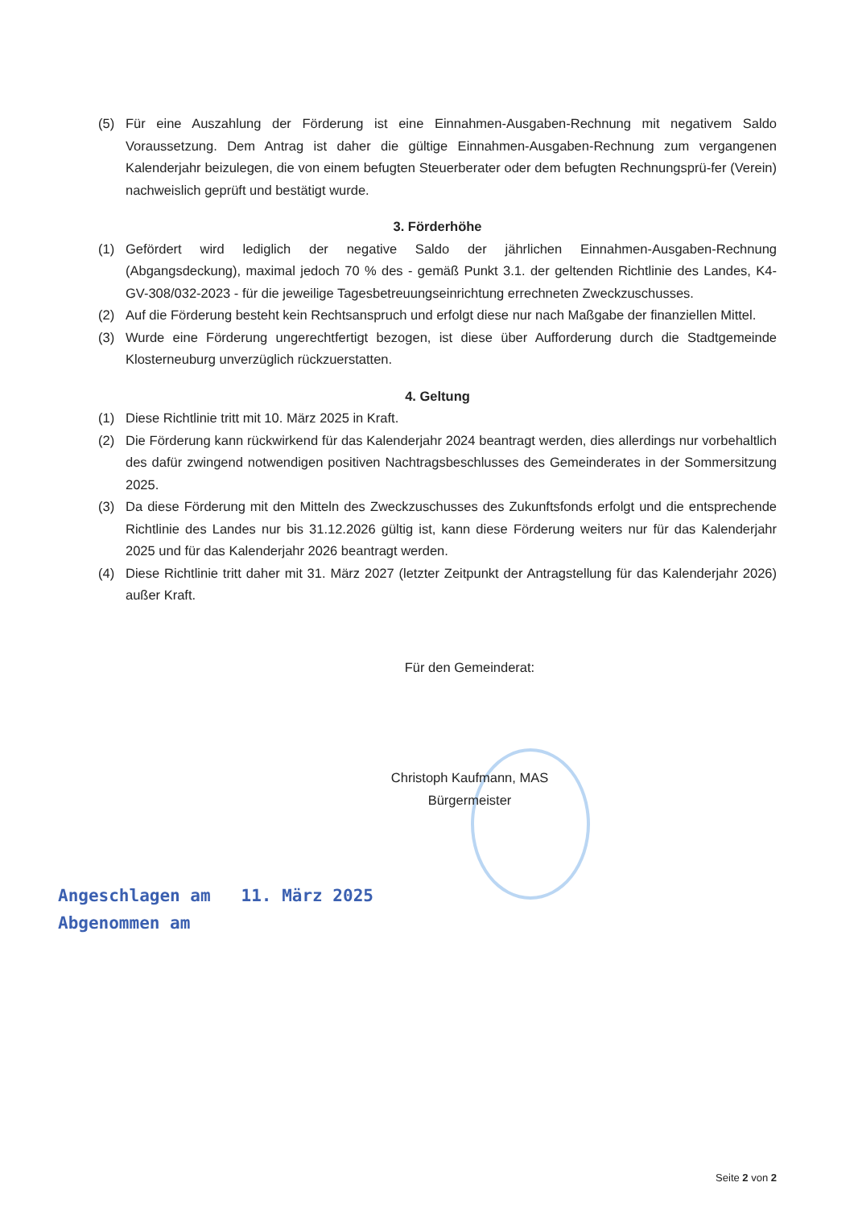(5) Für eine Auszahlung der Förderung ist eine Einnahmen-Ausgaben-Rechnung mit negativem Saldo Voraussetzung. Dem Antrag ist daher die gültige Einnahmen-Ausgaben-Rechnung zum vergangenen Kalenderjahr beizulegen, die von einem befugten Steuerberater oder dem befugten Rechnungsprü-fer (Verein) nachweislich geprüft und bestätigt wurde.
3. Förderhöhe
(1) Gefördert wird lediglich der negative Saldo der jährlichen Einnahmen-Ausgaben-Rechnung (Abgangsdeckung), maximal jedoch 70 % des - gemäß Punkt 3.1. der geltenden Richtlinie des Landes, K4-GV-308/032-2023 - für die jeweilige Tagesbetreuungseinrichtung errechneten Zweckzuschusses.
(2) Auf die Förderung besteht kein Rechtsanspruch und erfolgt diese nur nach Maßgabe der finanziellen Mittel.
(3) Wurde eine Förderung ungerechtfertigt bezogen, ist diese über Aufforderung durch die Stadtgemeinde Klosterneuburg unverzüglich rückzuerstatten.
4. Geltung
(1) Diese Richtlinie tritt mit 10. März 2025 in Kraft.
(2) Die Förderung kann rückwirkend für das Kalenderjahr 2024 beantragt werden, dies allerdings nur vorbehaltlich des dafür zwingend notwendigen positiven Nachtragsbeschlusses des Gemeinderates in der Sommersitzung 2025.
(3) Da diese Förderung mit den Mitteln des Zweckzuschusses des Zukunftsfonds erfolgt und die entsprechende Richtlinie des Landes nur bis 31.12.2026 gültig ist, kann diese Förderung weiters nur für das Kalenderjahr 2025 und für das Kalenderjahr 2026 beantragt werden.
(4) Diese Richtlinie tritt daher mit 31. März 2027 (letzter Zeitpunkt der Antragstellung für das Kalenderjahr 2026) außer Kraft.
Für den Gemeinderat:
Christoph Kaufmann, MAS
Bürgermeister
Angeschlagen am 11. März 2025
Abgenommen am
Seite 2 von 2